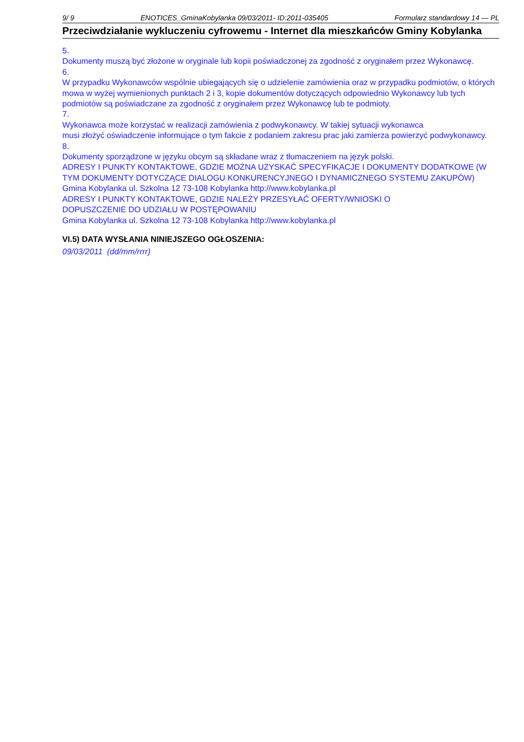9/ 9 ENOTICES_GminaKobylanka 09/03/2011- ID:2011-035405 Formularz standardowy 14 — PL
Przeciwdziałanie wykluczeniu cyfrowemu - Internet dla mieszkańców Gminy Kobylanka
5.
Dokumenty muszą być złożone w oryginale lub kopii poświadczonej za zgodność z oryginałem przez Wykonawcę.
6.
W przypadku Wykonawców wspólnie ubiegających się o udzielenie zamówienia oraz w przypadku podmiotów, o których mowa w wyżej wymienionych punktach 2 i 3, kopie dokumentów dotyczących odpowiednio Wykonawcy lub tych podmiotów są poświadczane za zgodność z oryginałem przez Wykonawcę lub te podmioty.
7.
Wykonawca może korzystać w realizacji zamówienia z podwykonawcy. W takiej sytuacji wykonawca
musi złożyć oświadczenie informujące o tym fakcie z podaniem zakresu prac jaki zamierza powierzyć podwykonawcy.
8.
Dokumenty sporządzone w języku obcym są składane wraz z tłumaczeniem na język polski.
ADRESY I PUNKTY KONTAKTOWE, GDZIE MOŻNA UZYSKAĆ SPECYFIKACJE I DOKUMENTY DODATKOWE (W TYM DOKUMENTY DOTYCZĄCE DIALOGU KONKURENCYJNEGO I DYNAMICZNEGO SYSTEMU ZAKUPÓW)
Gmina Kobylanka ul. Szkolna 12 73-108 Kobylanka http://www.kobylanka.pl
ADRESY I PUNKTY KONTAKTOWE, GDZIE NALEŻY PRZESYŁAĆ OFERTY/WNIOSKI O
DOPUSZCZENIE DO UDZIAŁU W POSTĘPOWANIU
Gmina Kobylanka ul. Szkolna 12 73-108 Kobylanka http://www.kobylanka.pl
VI.5) DATA WYSŁANIA NINIEJSZEGO OGŁOSZENIA:
09/03/2011 (dd/mm/rrrr)